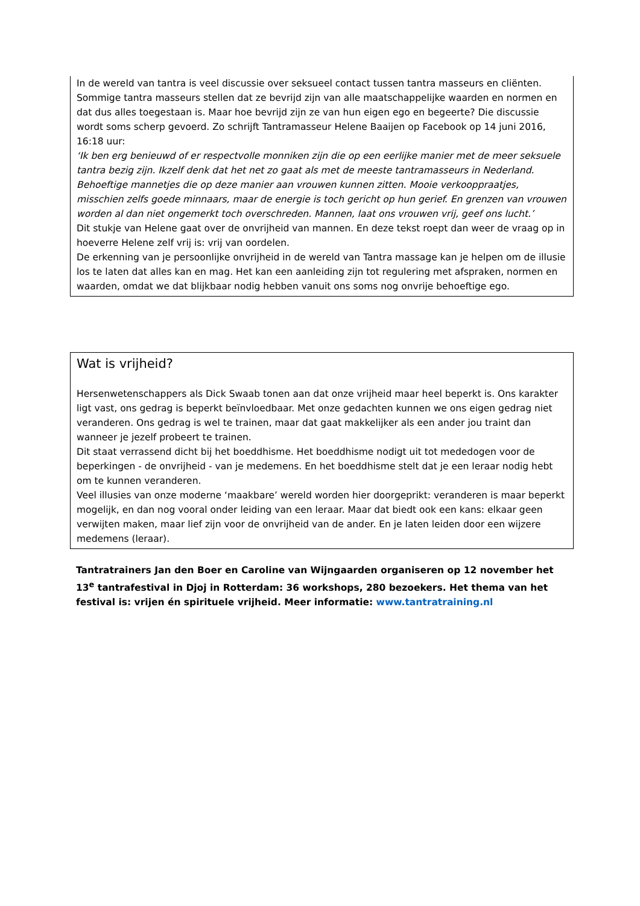In de wereld van tantra is veel discussie over seksueel contact tussen tantra masseurs en cliënten. Sommige tantra masseurs stellen dat ze bevrijd zijn van alle maatschappelijke waarden en normen en dat dus alles toegestaan is. Maar hoe bevrijd zijn ze van hun eigen ego en begeerte? Die discussie wordt soms scherp gevoerd. Zo schrijft Tantramasseur Helene Baaijen op Facebook op 14 juni 2016, 16:18 uur:
‘Ik ben erg benieuwd of er respectvolle monniken zijn die op een eerlijke manier met de meer seksuele tantra bezig zijn. Ikzelf denk dat het net zo gaat als met de meeste tantramasseurs in Nederland. Behoeftige mannetjes die op deze manier aan vrouwen kunnen zitten. Mooie verkooppraatjes, misschien zelfs goede minnaars, maar de energie is toch gericht op hun gerief. En grenzen van vrouwen worden al dan niet ongemerkt toch overschreden. Mannen, laat ons vrouwen vrij, geef ons lucht.’
Dit stukje van Helene gaat over de onvrijheid van mannen. En deze tekst roept dan weer de vraag op in hoeverre Helene zelf vrij is: vrij van oordelen.
De erkenning van je persoonlijke onvrijheid in de wereld van Tantra massage kan je helpen om de illusie los te laten dat alles kan en mag. Het kan een aanleiding zijn tot regulering met afspraken, normen en waarden, omdat we dat blijkbaar nodig hebben vanuit ons soms nog onvrije behoeftige ego.
Wat is vrijheid?
Hersenwetenschappers als Dick Swaab tonen aan dat onze vrijheid maar heel beperkt is. Ons karakter ligt vast, ons gedrag is beperkt beïnvloedbaar. Met onze gedachten kunnen we ons eigen gedrag niet veranderen. Ons gedrag is wel te trainen, maar dat gaat makkelijker als een ander jou traint dan wanneer je jezelf probeert te trainen.
Dit staat verrassend dicht bij het boeddhisme. Het boeddhisme nodigt uit tot mededogen voor de beperkingen - de onvrijheid - van je medemens. En het boeddhisme stelt dat je een leraar nodig hebt om te kunnen veranderen.
Veel illusies van onze moderne ‘maakbare’ wereld worden hier doorgeprikt: veranderen is maar beperkt mogelijk, en dan nog vooral onder leiding van een leraar. Maar dat biedt ook een kans: elkaar geen verwijten maken, maar lief zijn voor de onvrijheid van de ander. En je laten leiden door een wijzere medemens (leraar).
Tantratrainers Jan den Boer en Caroline van Wijngaarden organiseren op 12 november het 13<sup>e</sup> tantrafestival in Djoj in Rotterdam: 36 workshops, 280 bezoekers. Het thema van het festival is: vrijen én spirituele vrijheid. Meer informatie: www.tantratraining.nl